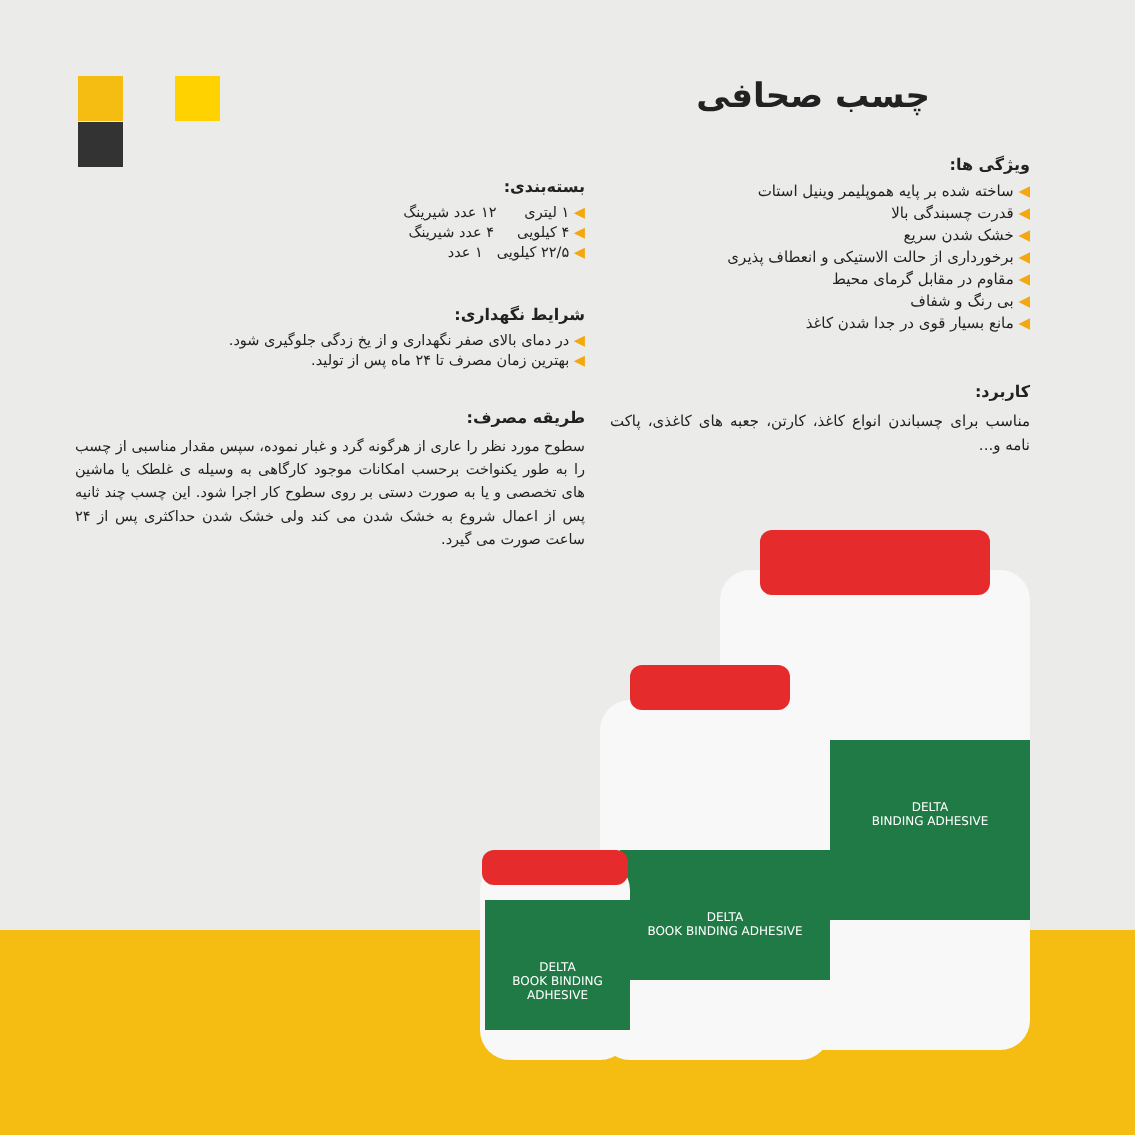چسب صحافی
ویژگی ها:
◀ ساخته شده بر پایه هموپلیمر وینیل استات
◀ قدرت چسبندگی بالا
◀ خشک شدن سریع
◀ برخورداری از حالت الاستیکی و انعطاف پذیری
◀ مقاوم در مقابل گرمای محیط
◀ بی رنگ و شفاف
◀ مانع بسیار قوی در جدا شدن کاغذ
کاربرد:
مناسب برای چسباندن انواع کاغذ، کارتن، جعبه های کاغذی، پاکت نامه و...
بسته‌بندی:
◀ ۱ لیتری ۱۲ عدد شیرینگ
◀ ۴ کیلویی ۴ عدد شیرینگ
◀ ۲۲/۵ کیلویی ۱ عدد
شرایط نگهداری:
◀ در دمای بالای صفر نگهداری و از یخ زدگی جلوگیری شود.
◀ بهترین زمان مصرف تا ۲۴ ماه پس از تولید.
طریقه مصرف:
سطوح مورد نظر را عاری از هرگونه گرد و غبار نموده، سپس مقدار مناسبی از چسب را به طور یکنواخت برحسب امکانات موجود کارگاهی به وسیله ی غلطک یا ماشین های تخصصی و یا به صورت دستی بر روی سطوح کار اجرا شود. این چسب چند ثانیه پس از اعمال شروع به خشک شدن می کند ولی خشک شدن حداکثری پس از ۲۴ ساعت صورت می گیرد.
DELTA
BINDING ADHESIVE
DELTA
BOOK BINDING ADHESIVE
DELTA
BOOK BINDING ADHESIVE